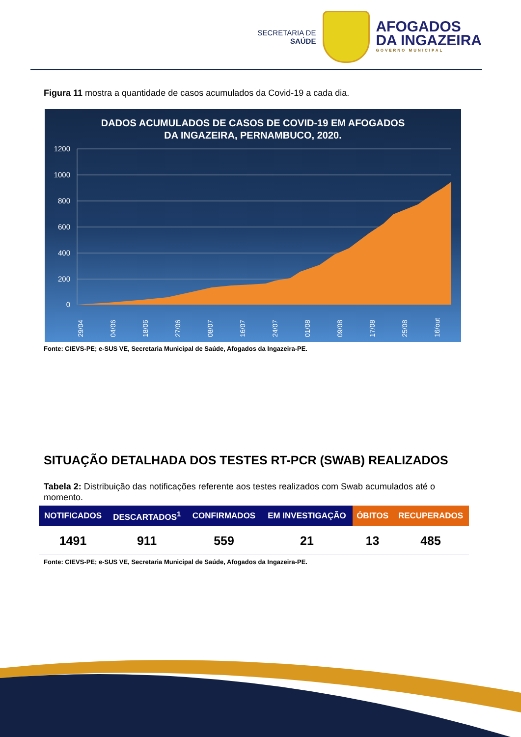SECRETARIA DE
SAÚDE
AFOGADOS
DA INGAZEIRA
GOVERNO MUNICIPAL
Figura 11 mostra a quantidade de casos acumulados da Covid-19 a cada dia.
DADOS ACUMULADOS DE CASOS DE COVID-19 EM AFOGADOS
DA INGAZEIRA, PERNAMBUCO, 2020.
1200
1000
800
600
400
200
0
29/04
04/06
18/06
27/06
08/07
16/07
24/07
01/08
09/08
17/08
25/08
16/out
Fonte: CIEVS-PE; e-SUS VE, Secretaria Municipal de Saúde, Afogados da Ingazeira-PE.
SITUAÇÃO DETALHADA DOS TESTES RT-PCR (SWAB) REALIZADOS
Tabela 2: Distribuição das notificações referente aos testes realizados com Swab acumulados até o momento.
| NOTIFICADOS | DESCARTADOS<sup>1</sup> | CONFIRMADOS | EM INVESTIGAÇÃO | ÓBITOS | RECUPERADOS |
| --- | --- | --- | --- | --- | --- |
| 1491 | 911 | 559 | 21 | 13 | 485 |
Fonte: CIEVS-PE; e-SUS VE, Secretaria Municipal de Saúde, Afogados da Ingazeira-PE.